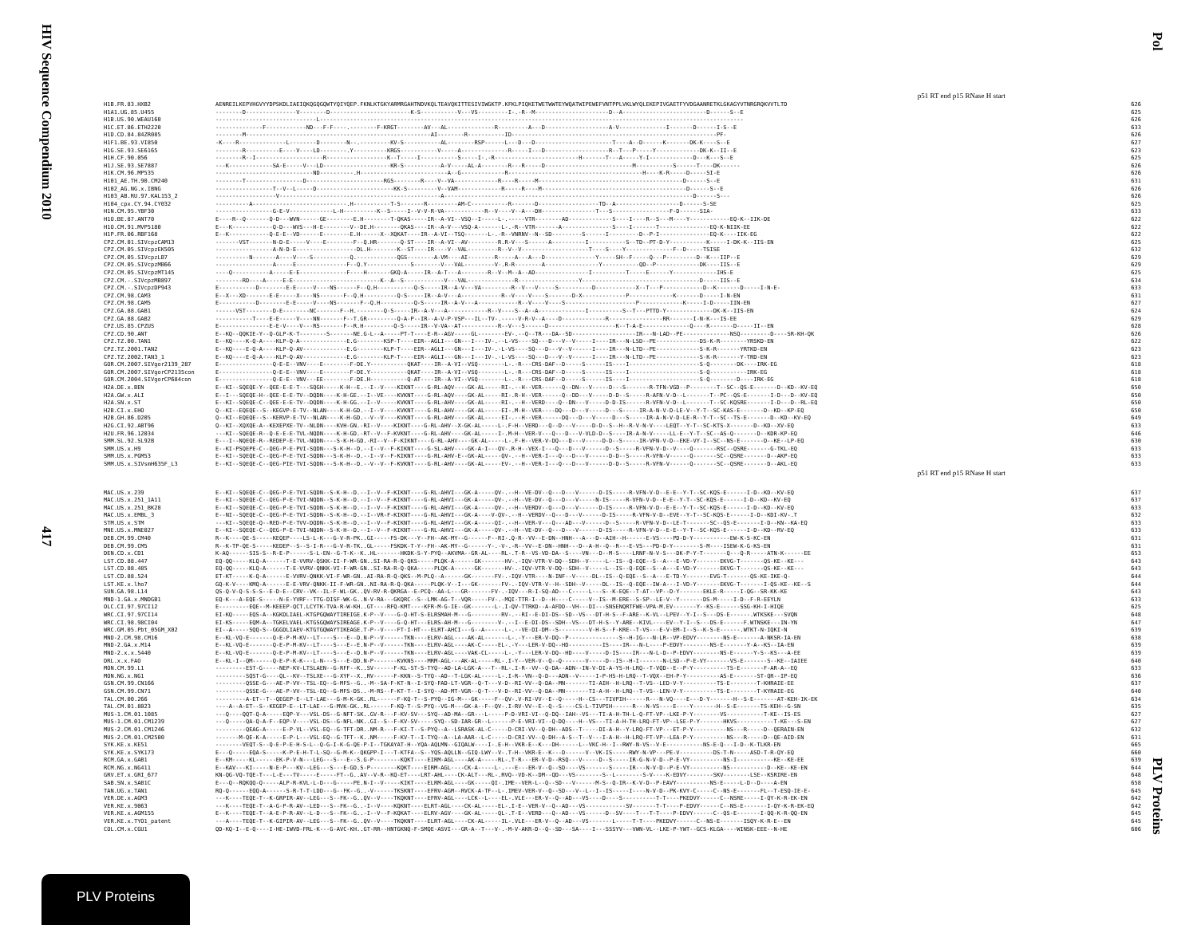HIV Sequence Compendium 2010
417
Pol
PLV Proteins
p51 RT end p15 RNase H start
| H1B.FR.83.HXB2 | AENREILKEPVHGVYYDPSKDLIAEIQKQGQGQWTYQIYQEP.FKNLKTGKYARMRGAHTNDVKQLTEAVQKITTESIVIWGKTP.KFKLPIQKETWETWWTEYWQATWIPEWEFVNTPPLVKLWYQLEKEPIVGAETFYVDGAANRETKLGKAGYVTNRGRQKVVTLTD | 626 |
| H1A1.UG.85.U455 | --------D---------------V--------D------------------------K-S-----------V---VS---------I-.-R--M----------------------D--A-------------------------D------S--E | 625 |
| H1B.US.90.WEAU160 | ------------------------------L------------------------------------------------------------------------------------------------------------------------------ | 626 |
| H1C.ET.86.ETH2220 | --------------F------------ND---F-F----.--------F-KRGT--------AV---AL--------------R---------A---D-------------------A-V--------------I-------D------I-S--E | 633 |
| H1D.CD.84.84ZR085 | --------M-------------------------------------------------------AI--------R-----------ID-------------------------------------------------------------PF- | 626 |
| H1F1.BE.93.VI850 | -K----R--------------L--------D--------N--.---------KV-S-----------AL--------RSP------L---D---D-----------------------T----A--D------K-------DK-K----S--E | 627 |
| H1G.SE.93.SE6165 | --------R----------E----V----LD--------.Y----------KRGS-----------V-----A--------------R-----I---D-------------------R--T---P-----Y-------------DK-K--II--E | 623 |
| H1H.CF.90.056 | --------R--I--------------------R------------------K--T-----I-----------S-----I-.-R-------------------------H-------T---A-----Y-I-------------D---K---S--E | 625 |
| H1J.SE.93.SE7887 | ---K-------------SA-E-----V---LD--------------------KR-S-----------A-V-----AL-A--------R---R-----D--------------------------M-----------S------T----DK------ | 626 |
| H1K.CM.96.MP535 | -----------------------------ND----------.H--------------------------A--G-------------R----------------------------------------H----K-R-----D-----SI-E | 626 |
| H101_AE.TH.90.CM240 | --------T-----------------D-----------------------RGS--------R----V--VA-------------R----R-----M-------------------------------------------D------S--E | 631 |
| H102_AG.NG.x.IBNG | -----------------T--V--L-----D-----------------------KK-S---------V--VAM-------------R-----R----M-------------------------------------------D------S--E | 626 |
| H103_AB.RU.97.KAL153_2 | ------------------V------------------------------------------------A--------------------------------------------------------------------------D------S--- | 626 |
| H104_cpx.CY.94.CY032 | ----------A----------------------------.H-----------T-S-------R---------AM-C-----------R-------D------------------TD--A-------------------D------S-SE | 625 |
| H1N.CM.95.YBF30 | -----------------G-E-V-------------L-H----------K--S-----I--V-V-R-VA------------R--V----V--A---DH----------------T---S-----------------F-D------SIA- | 633 |
| H1O.BE.87.ANT70 | E----R--Q-------Q-D---WVN------GE--------E.H--------T-QKAS-----IR--A-VI--VSQ--I-----L-.-----VTR--------AD-------------S----I----R--S---M----Y------------EQ-K--IIK-DE | 622 |
| H1O.CM.91.MVP5180 | E---K------------Q-D---WVS---H-E--------V--DE.H--------QKAS----IR--A-V---VSQ-A-------L-.-R--VTR-------A---------------S----I-------T---------------EQ-K-NIIK-EE | 622 |
| H1P.FR.06.RBF168 | E--K------------Q-E-E--VD------E--------E.H------X--XQKAT----IR--A-VI--TSQ-------L-.-R--VNRNV--N--SD---------S------I---------D--P-I---------------EQ-K----IIK-EG | 622 |
| CPZ.CM.01.SIVcpzCAM13 | -------VST-------N-D-E-----V----E--------F--Q.HR-------Q-ST----IR--A-VI--AV---------R.R-V---S------A----------I-----------S--TD--PT-D-Y-----------K-----I-DK-K--IIS-EN | 625 |
| CPZ.CM.05.SIVcpzEK505 | -----------------A-N-D-E------------------DL.H--------K--ST----IR----V--VAL---------R--V--V--------------------T----S----Y--------------F--D-----TSISE | 632 |
| CPZ.CM.05.SIVcpzLB7 | ----------N-------A----V----S-----------Q.------------QGS--------A-VM----AI--------R-----A---A---D---------------Y-----SH--F-----Q---P---------D--K---IIP--E | 629 |
| CPZ.CM.05.SIVcpzMB66 | -----------------A-----E---------------F--Q.Y-------------S--------V---VAL---------V-.R-R--------A----------------Y-----------QD--P-------------DK----IIS--E | 629 |
| CPZ.CM.05.SIVcpzMT145 | ----Q-----------A-----E-E--------------F----H-------GKQ-A-----IR--A-T---A--------R--V--M--A--AD----------------I----------T-----E------Y-------------IHS-E | 625 |
| CPZ.CM.-.SIVcpzMB897 | --------RD----A-----E-E--------------------------K--A--S------------V---VAL--------------R------------------Y-----------------------------------D-----IIS--E | 634 |
| CPZ.CM.-.SIVcpzDP943 | E-----------D--------E-E-----V----NS------F--Q.H-----------Q-S-----IR--A-V---VA---------R--V---V-----S----------D------------X--T---P------------D--K-------D-----I-N-E- | 633 |
| CPZ.CM.98.CAM3 | E--X---XD-------E-E-----X----NS-------F--Q.H----------Q-S-----IR--A-V---A------------R--V----V----S-------D-X-------------P-------------K-------D-----I-N-EN | 631 |
| CPZ.CM.98.CAM5 | E-----------D--------E-E-----V----NS-------F--Q.H----------Q-S-----IR--A-V---A------------R--V----V----S---------------------P-------------K-----I-D-----IIN-EN | 627 |
| CPZ.GA.88.GAB1 | ------VST--------D-E--------NC-------F--H.--------Q-S-----IR--A-V---A------------R--V----S--A--A--------------I----------S--T---PTTD-Y--------------DK-K--IIS-EN | 624 |
| CPZ.GA.88.GAB2 | -----------T----E-E-----V----NN-------F--T.GR---------Q-A-P--IR--A-V-P-VSP---IL--TV-.-----V-R-V--A----D-------------R----------------RR-------I-N-K---IS-EE | 629 |
| CPZ.US.85.CPZUS | E---------------E-E-V----V---RS-------F--R.H---------Q-S-----IR--V-VA--AT-----------R--V---S------D--------------------K--T-A-E--------------Q----K-------D-----II--EN | 628 |
| CPZ.CD.90.ANT | E--KQ--QQKIE-Y--Q-GLP-K-T--------S-------NE.G-L--A-----PT-T----E-R--AGV-----GL--------EV-.--Q--TR---DA--SD-------------------IR---N-LAD--PE--------------NSQ---------D----SR-KH-QK | 626 |
| CPZ.TZ.00.TAN1 | E--KQ----K-Q-A----KLP-Q-A--------------E.G--------KSP-T----EIR--AGLI---GN---I---IV-.--L-VS----SQ---D---V--V-----I----IR---N-LSD--PE-------------DS-K-R--------YRSKD-EN | 622 |
| CPZ.TZ.2001.TAN2 | E--KQ----E-Q-A----KLP-Q-AV-------------E.G--------KLP-T----EIR--AGLI---GN---I---IV-.-L-VS----SQ---D---V--V------I----IR---N-LTD--PE-------------S-K-R-------YRTKD-EN | 623 |
| CPZ.TZ.2002.TAN3_1 | E--KQ----E-Q-A----KLP-Q-AV-------------E.G--------KLP-T----EIR--AGLI---GN---I---IV-.-L-VS----SQ---D---V--V------I----IR---N-LTD--PE-------------S-K-R-------Y-TRD-EN | 623 |
| GOR.CM.2007.SIVgor2139_287 | E----------------Q-E-E--VNV----E--------F-DE.Y-----------QKAT----IR--A-VI--VSQ--------L-.-R---CRS-DAF--D-----S------IS----I---------------------S-Q--------DK----IRK-EG | 618 |
| GOR.CM.2007.SIVgorCP2135con | E----------------Q-E-E--VNV----E--------F-DE.Y-----------QKAT----IR--A-VI--VSQ--------L-.-R---CRS-DAF--D-----S------IS----I---------------------S-Q-----------IRK-EG | 618 |
| GOR.CM.2004.SIVgorCP684con | E----------------Q-E-E--VNV---EE--------F-DE.H-----------Q-AT----IR--A-VI--VSQ--------L-.-R---CRS-DAF--D-----S------IS----I---------------------S-Q--------D----IRK-EG | 618 |
| H2A.DE.x.BEN | E--KI--SQEQE-Y--QEE-E-E-T---SQGH-----K-H--E.--I--V----KIKNT----G-RL-AQV----GK-AL-----RI-.--H--VER------Q--DN---V-----D---S-------R-TFN-VGD--P--------T--SC--QS-E-------D--KD--KV-EQ | 650 |
| H2A.GW.x.ALI | E--I---SQEQE-H--QEE-E-E-TV--DQDN----K-H-GE.--I--VE----KVKNT----G-RL-AQV----GK-AL-----RI-.R-H--VER------Q--DD---V-----D-D--S-----R-AFN-V-D--L-------T--PC--QS-E-------I-D---D--KV-EQ | 650 |
| H2A.SN.x.ST | E--KI--SQEQE-C--QEE-E-E-TV--DQDN----K-H-GG.--I--V-----KVKNT----G-RL-AHV----GK-AL-----RI-.--H--VERD----Q--DN---V-----D-D-IS------R-VFN-V-D--L-------T--SC-KQSRE-------I-D---D--RL-EQ | 650 |
| H2B.CI.x.EHO | Q--KI--EQEQE--S--KEGVP-E-TV--NLAN----K-H-GD.--I--V----KVKNT----G-RL-AHV----GK-AL-----EI-.M-H--VER----DQ---D---V-----D---S-----IR-A-N-V-D-LE-V--Y-T--SC-KAS-E-------D--KD--KP-EQ | 650 |
| H2B.GH.86.D205 | Q--KI--EQEQE--S--KERVP-E-TV--NLAN----K-H-GD.--V--V----KVKNT----G-RL-AHV----GK-AL-----EI-.--H--VER------DQ---D---V-----D---S-----IR-A-N-V-D-LE-R--Y-T--SC--TS-E-------D--KD--KV-EQ | 649 |
| H2G.CI.92.ABT96 | Q--KI--XQXQE-A--KEXEPXE-TV--NLDN----KVH-GN.-RI--V----KIKNT----G-RL-AHV--X-GK-AL-----L-.F-H--VERD---Q--D---V-----D-D--S--H--R-V-N-V----LEQT--Y-T--SC-KTS-X-------D--KD--XV-EQ | 633 |
| H2U.FR.96.12034 | ---KI--SQEQE-R--Q-E-E-E-TVL-NQDN----K-H-GD.-RT--V--F-KVKNT----G-RL-AHV----GK-AL-----I-.M-H--VER-V---Q---D---V-VLD-D--S----IR-A-N-V-----LL-E--Y-T--SC--AS-Q-------D--KDR-KP-EQ | 646 |
| SMM.SL.92.SL92B | E---I--NQEQE-R--REDEP-E-TVL-NQDN----S-K-H-GD.-RI--V--F-KIKNT----G-RL-AHV----GK-AL-----L-.F-H--VER-V-DQ---D---V-----D-D--S-----IR-VFN-V-D--EKE-VY-I--SC--NS-E-------D--KE--LP-EQ | 630 |
| SMM.US.x.H9 | E--KI-PSQEPE-C--QEG-P-E-PVI-SQDN---S-K-H--D.--I--V--F-KIKNT----G-SL-AHV----GK-A-I---QV-.R-H--VEX-I---Q---D---V------D--S-----R-VFN-V-D--V----Q-------RSC--QSRE-------G-TKL-EQ | 633 |
| SMM.US.x.PGM53 | E--KI--SQEQE-C--QEG-P-E-TVI-SQDN---S-K-H--D.--I--V--F-KIKNT----G-RL-AHV-E--GK-AL-----QV-.--H--VER-I---Q---D---V------D-D--S-----R-VFN-V------Q-------SC--QSRE-------D--AKP-EQ | 633 |
| SMM.US.x.SIVsmH635F_L3 | E--KI--SQEQE-C--QEG-PIE-TVI-SQDN---S-K-H--D.--V--V--F-KVKNT----G-RL-AHV----GK-AL-----EV-.--H--VER-I---Q---D---V------D-D--S-----R-VFN-V------Q-------SC--QSRE-------D--AKL-EQ | 633 |
p51 RT end p15 RNase H start
| MAC.US.x.239 | E--KI--SQEQE-C--QEG-P-E-TVI-SQDN--S-K-H--D.--I--V--F-KIKNT----G-RL-AHVI---GK-A-----QV-.--H--VE-DV--Q---D---V------D-IS-----R-VFN-V-D--E-E--Y-T--SC-KQS-E------I-D--KD--KV-EQ | 637 |
| MAC.US.x.251_1A11 | E--KI--SQEQE-C--QEG-P-E-TVI-NQDN--S-K-H--D.--I--V--F-KIKNT----G-RL-AHVI---GK-A-----QV-.--H--VE-DV--Q---D---V-----N-IS-----R-VFN-V-D--E-E--Y-T--SC-KQS-E------I-D--KD--KV-EQ | 637 |
| MAC.US.x.251_BK28 | E--KI--SQEQE-C--QEG-P-E-TVI-SQDN--S-K-H--D.--I--V--F-KIKNT----G-RL-AHVI---GK-A-----QV-.--H--VERDV--Q---D---V------D-IS-----R-VFN-V-D--E-E--Y-T--SC-KQS-E------I-D--KD--KV-EQ | 633 |
| MAC.US.x.EMBL_3 | E--NI--SQEQE-C--QEG-P-E-TVI-SQDN--S-K-H--D.--I--VR-F-KIKNT----G-RL-AHVI---GK-A----V-QV-.--H--VERDV--Q---D---V------D-IS-----R-VFN-V-D--EVE--Y-T--SC-KQS-E------I-D--KDI-KV-.T | 632 |
| STM.US.x.STM | ---KI--SQEQE-Q--RED-P-E-TVV-DQDN--S-K-H--D.--I--V--F-KIKNT----G-RL-AHVI---GK-A-----QI-.--H--VER-V---Q---AD---V------D--S-----R-VFN-V-D--LE-T-------SC--QS-E-------I-D--KN--KA-EQ | 633 |
| MNE.US.x.MNE027 | E--KI--SQEQE-C--QEG-P-E-TVI-NQDN--S-K-H--D.--I--V--F-KIKNT----G-RL-AHVI---GK-A-----QV-.--H--VE-DV--Q---D---V------D-IS-----R-VFN-V-D--E-E--Y-T--SC-KQS-E------I-D--KD--RV-EQ | 633 |
| DEB.CM.99.CM40 | R--K----QE-S-----KEQEP----LS-L-K---G-V-R-PK..GI-----FS-DK---Y--FH--AK-MY--G------F--RI-.Q-R--VV--E-DN--HNH---A---D--AIH--H------E-VS----PD-D-Y-----------EW-K-S-KC-EN | 631 |
| DEB.CM.99.CM5 | R--K-TP-QE-S-----KEDEP--S--S-I-R---G-V-R-TK..GL-----FSKDK-T-Y--FH--AK-MY--G------Y-.-V-.-R--VV--E-DN--HNH---D--A-H--Q--R---E-VS---PD-D-Y--------S-M----ISEW-K-G-KS-EN | 631 |
| DEN.CD.x.CD1 | K-AQ------SIS-S--R-E-P------S-L-EN--G-T-K--K..HL-------HKDK-S-Y-PYQ--AKVMA--GR-AL----RL-.T-R--VS-VD-DA--S----VN---D--M-S----LRNF-N-V-S---DK-P-Y-T-------Q---Q-R-----ATN-K------EE | 653 |
| LST.CD.88.447 | EQ-QQ-----KLQ-A------T-E-VVRV-QSKK-II-F-WR-GN..SI-RA-R-Q-QKS-----PLQK-A------GK-------HV-.-IQV-VTR-V-DQ--SDH--V-----L--IS--Q-EQE--S--A---E-VD-Y-------EKVG-T-------QS-KE--KE--- | 643 |
| LST.CD.88.485 | EQ-QQ-----KLQ-A------T-E-VVRV-QNKK-VI-F-WR-GN..SI-RA-R-Q-QKA-----PLQK-A------GK-------HV-.-IQV-VTR-V-DQ--SDH--V-----L--IS--Q-EQE--S--A---E-VD-Y-------EKVG-T-------QS-KE--KE--- | 643 |
| LST.CD.88.524 | ET-KT-----K-Q-A------E-VVRV-QNKK-VI-F-WR-GN..AI-RA-R-Q-QKS--M-PLQ--A------GK-------FV-.-IQV-VTR----N-INF--V-----DL--IS--Q-EQE--S--A---E-TD-Y-------EVG-T-------QS-KE-IKE-Q- | 644 |
| LST.KE.x.lho7 | GQ-K-V----KMQ-A------E-E-VRV-QNKK-II-F-WR-GN..NI-RA-R-Q-QKA-----PLQK-V--I---GK-------FV-.-IQV-VTR-V--H--SDH--V-----DL--IS--Q-EQE--IW-A---I-VD-Y-------EKVG-T-------I-QS-KE--KE--S | 644 |
| SUN.GA.98.L14 | QS-Q-V-Q-S-S-S--E-D-E--CRV--VK--IL-F-WL-GK..QV-RV-R-QKRGA--E-PCQ--AA-L---GR-------FV-.-IQV---R-I-SQ-AD---C-----L---S--K-EQE--T-AT--VP--D-Y-------EKLE-R-----I-QG--SR-KK-KE | 643 |
| MND-1.GA.x.MNDGB1 | EQ-K---A-EQE-S-----N-E-YVRF--TTG-DISF-WK-G..N-V-RA---GKQRC--S--LMK-AG-T--VQR-----FV-.-MQI-TTR-I--D--H----C-----V--IS--M-ERE--S-SP--LE-V--Y-------DS-M-----I-D--F-R-EEYLN | 633 |
| OLC.CI.97.97CI12 | E---------EQE--M-KEEEP-QCT.LCYTK-TVA-R-W-KH..GT----RFQ-KMT----KFR-M-G-IE--GK-------L-.I-QV-TTRKD--A-AFDD--VH---DI---SNSENQRTFWE-VPA-M.EV-------Y--KS-E------SSG-KH-I-HIQE | 625 |
| WRC.CI.97.97CI14 | EI-KQ-----EQS-A--KGKDLIAEL-KTGPGQWAYTIREIGE.K-P--V----G-Q-HT-S-ELRSMAH-M---G---------RV-.--RI--E-DI-DS--SD--VS---DT-H-S--F-ARE--K-VL--LPEV--Y-I--S---DS-E------.WTKSKE---SVQN | 648 |
| WRC.CI.98.98CI04 | EI-KS-----EQM-A--TGKELVAEL-KTGSGQWAYSIREAGE.K-P--V----G-Q-HT---ELRS-AH-M---G--------V-.--I--E-DI-DS--SDH--VS---DT-H-S--Y-ARE--KIVL----EV--Y-I--S---DS-E------F.WTNSKE---IN-YN | 647 |
| WRC.GM.05.Pbt_05GM_X02 | EI--A-----SQQ-S--GGGDLIAEV-KTGTGQWAYTIKEAGE.T-P--V----FT-I-HT---ELRT-AHCI---G--A------L-.--VE-DI-DM--S---------V-H-S--F-KRE--T-VS---E-V-EM-I--S--K-S-E------.WTKT-N-IQKI-N | 639 |
| MND-2.CM.98.CM16 | E--KL-VQ-E-------Q-E-P-M-KV--LT----S---E--D.N-P--V------TKN----ELRV-AGL----AK-AL-------L-.-Y---ER-V-DQ--P---------------S--H-IG---N-LR--VP-EDVY--------NS-E-------A-NKSR-IA-EN | 638 |
| MND-2.GA.x.M14 | E--KL-VQ-E-------Q-E-P-M-KV--LT----S---E--E.N-P--V------TKN----ELRV-AGL----AK-C-----EL-.-Y---LER-V-DQ--HD----------IS----IR---N-L----P-EDVY--------NS-E-------Y-A--KS--IA-EN | 639 |
| MND-2.x.x.5440 | E--KL-VQ-E-------Q-E-P-M-KV--LT----S---E--D.N-P--V------TKN----ELRV-AGL----VAK-CL-----L-.-Y---LER-V-DQ--HD----V-----D-IS----IR---N-L-D--P-EDVY--------NS-E------Y-S--KS---A-EE | 639 |
| DRL.x.x.FAO | E--KL-I--QM------Q-E-P-K-K---L-N---S---E-DD.N-P-------KVKNS----MRM-AGL---AK-AL-----RL-.I-Y--VER-V--Q--Q-------V-----D--IS--H-I-------N-LSD--P-E-VY-------VS-E-------S--KE--IAIEE | 640 |
| MON.CM.99.L1 | ---------EST-G-----NEP-KV-LTSLAEN--G-RFF--K..SV------F-KL-ST-S-TYQ--AD-LA-LGK-A---T--RL-.I-R--VV--Q-DA--ADN--IN-V-DI-A-YS-H-LRQ--T-VQD--E--P-Y----------TS-E-------F-AR-A--EQ | 633 |
| MON.NG.x.NG1 | ---------SQST-G----QL--KV--TSLXE---G-XYF--X..RV------F-KKN--S-TYQ--AD--T-LGK-AL-----L-.I-R--VN--Q-D---ADN--V-----I-P-HS-H-LRQ--T-VQX--EH-P-Y----------AS-E-------ST-QR--IP-EQ | 636 |
| GSN.CM.99.CN166 | ---------QSSE-G---AE-P-VV--TSL-EQ--G-MFS--G..-M--SA-F-KT-N--I-SYQ-FAD-LT-VGR--Q-T---V-D--RI-VV--Q-DA--MN-------TI-AIH--H-LRQ--T-VS--LED-V-Y----------TS-E--------T-KHRAIE-EE | 637 |
| GSN.CM.99.CN71 | ---------QSSE-G---AE-P-VV--TSL-EQ--G-MFS-DS..-M-RS--F-KT-T--I-SYQ--AD-MT-VGR--Q-T---V-D--RI-VV--Q-DA--MN-------TI-A-H--H-LRQ--T-VS--LEN-V-Y----------TS-E--------T-KYRAIE-EG | 640 |
| TAL.CM.00.266 | ---------A-ET--T--QEGEP-E--LT-LAE---G-M-K-GK..RL------F-KQ-T--S-PYQ--IG-M---GK-----F--QV-.V-RI-VV--E--Q-----H--CS---TIVPIH------R---N-VQ----E---D-Y-------H--S-E-------AT-KEH-IK-EK | 634 |
| TAL.CM.01.8023 | ----A--A-ET--S--KEGEP-E--LT-LAE---G-MVK-GK..RL------F-KQ-T--S-PYQ--VG-M---GK-A--F--QV-.I-RV-VV--E--Q--S----CS-L-TIVPIH------R---N-VS----E----Y-------H--S-E-------TS-KEH--G-SN | 635 |
| MUS-1.CM.01.1085 | ---Q----QQT-Q-A-----EQP-V---VSL-DS--G-NFT-SK..GV-R---F-KV-SV---SYQ--AD-MA--GR---L-----P-D-VRI-VI--Q-DQ--IAH--VS---TI-A-H-TH-L-Q-FT-VP--LKE-P-Y--------VS-----------T-KE--IS-ES | 627 |
| MUS-1.CM.01.CM1239 | ---Q-----QA-Q-A-F--EQP-V----VSL-DS--G-NFL-NK..GI--S--F-KV-SV-----SYQ--SD-IAR-GR--L------P-E-VRI-VI--Q-DQ----H--VS---TI-A-H-TH-LRQ-FT-VP--LSE-P-Y-------HKVS-----------T-KE---S-EN | 627 |
| MUS-2.CM.01.CM1246 | ---------QEAG-A-----E-P-VL--VSL-EQ--G-TFT-DR..NM-R---F-KI-T--S-PYQ--A--LSRASK-AL-C-----D-CRI-VV--Q-DH--ADS--T-----DI-A-H--Y-LRQ-FT-VP---ET-P-Y----------NS---R-----D--QERAIN-EN | 632 |
| MUS-2.CM.01.CM2500 | -------M-QE-K-A-----E-P-L---VSL-EQ--G-TFT--K..NM-----F-KV-T--I-TYQ--A--LA-AAR--L-C-----D-CRI-VV--Q-DH--A-S--T--V---I-A-H--H-LRQ-FT-VP--LEA-P-Y----------NS---R-----D--QE-AID-EN | 631 |
| SYK.KE.x.KE51 | --------VEQT-S--Q-E-P-E-H-S-L--Q-G-I-K-G-QE-P-I--TGKAYAT-H--YQA-AQLMN--GIQALW----I-.E-H--VKR-E--K---DH------L--VKC-H--I--RWY-N-VS--V-E-----------NS-E-Q---I-D--K-TLKR-EN | 665 |
| SYK.KE.x.SYK173 | E---Q-----EQA-S-----K-P-E-H-T-L-SQ--G-M-K--QKGPP-I---T-KTFA--S--YQS-AQLLN--GIQ-LWY--V-.T-H--VKR-E--K---D------V--VK-IS-----RWY-N-VP---PE-V----------DS-T-N-----ASD-T-R-QY-EQ | 660 |
| RCM.GA.x.GAB1 | E--KM-----KL------EK-P-V-N---LEG---S---E--S.G-P--------KQKT----EIRM-AGL----AK-A-----RL-.T-R---ER-V-D--RSQ---V-----D--S-----IR-G-N-V-D--P-E-VY----------NS-I-----------KE--KE-EE | 639 |
| RCM.NG.x.NG411 | E--KAV---KI-----N-E-P---KV--LEG---S---E-GD.S-P--------KQKT----EIRM-AGL----CK-A-----L-.---E---ER-V--Q--SD----VS-------S-----IR---N-V-D--P-E-VY----------NS-----------D--KE--KE-EN | 644 |
| GRV.ET.x.GRI_677 | KN-QG-VQ-TQE-T---L-E---TV-----E-----FT--G..AV--V-R--KQ-ET----LRT-AHL----CK-ALT---RL-.RVQ--VD-K--DM--QD---VS--------S--L--------S-V----K-EDVY--------SKV--------LSE--KSRIRE-EN | 648 |
| SAB.SN.x.SAB1C | E---Q--RQKQQ-Q-----ALP-R-KVL-L-D---G-----PE.N-I--V-----KIKT----ELRM-AGL----GK-----QI-.IME--VER-L--Q--SD---V------M-S--Q-IR--K-V-D--P-EAVY----------NS-E-----L-D--D----A-EN | 658 |
| TAN.UG.x.TAN1 | RQ-Q------EQQ-A------S-R-T-T-LDD---G--FK--G..-V------TKSKNT----EFRV-AGM--RVCK-A-TF--L-.IMEV-VER-V--Q--SD---V--L--I--IS-----I----N-V-D--PK-KVY-C-----C--NS-E-------FL--T-ESQ-IE-E- | 645 |
| VER.DE.x.AGM3 | ---K----TEQE-T--K-GRPIR-AV--LEG---S--FK--G..QV--V----TKQKNT----EFRV-AGL----LCK--L----EL-.VLE---ER-V--Q--AD---VS----D----S----------T-T----PKEDVY------C--NSRE-----I-QY-K-R-EK-EN | 642 |
| VER.KE.x.9063 | ---K----TEQE-T--A-G-P-R-AV--LED---S--FK--G..-I--V----KQKNT----ELRT-AGL----CK-AL-----EL-.I-E--VER-V--Q--AD---VS------------SV-------T-T----P-EDVY------C--NS-E-------I-QY-K-R-EK-EQ | 642 |
| VER.KE.x.AGM155 | E--K----TEQE-T--A-E-P-R-AV--L-D---S--FK--G..-I--V--F-KQKAT----ELRV-AGV----GK-AL-----QL-.T-E--VERD---Q--AD---VS------D--SV----T---T-T----P-EDVY------C--QS-E-------I-QQ-K-R-QQ-EN | 645 |
| VER.KE.x.TYO1_patent | ---A----TEQE-T--K-GIPIR-AV--LEG---S--FK--G..QV--V----TKQKNT----ELRT-AGL----CK-AL-----IL-.VLE---ER-V--Q--AD---VS-------L-----T-T----PKEDVY------C--NS-E-------ISQY-K-R-E--EN | 645 |
| COL.CM.x.CGU1 | QD-KQ-I--E-Q----I-HE-IWVD-FRL-K---G-AVC-KH..GT-RR--HNTGKNQ-F-SMQE-ASVI---GR-A--T---V-.-M-V-AKR-D--Q--SD---SA----I---SSSYV---VWN-VL--LKE-P-YWT--GCS-KLGA----WINSK-EEE--N-HE | 606 |
PLV Proteins